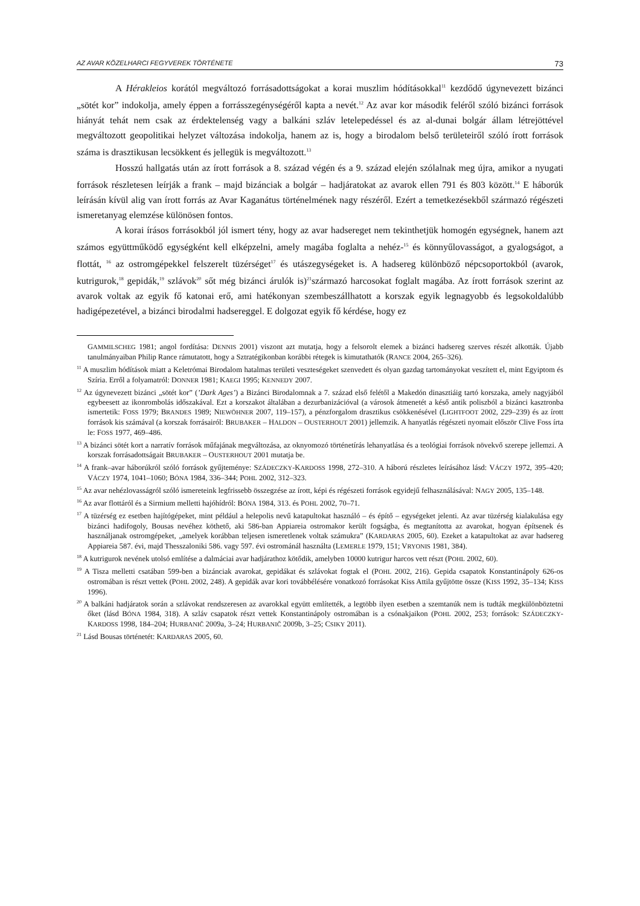AZ AVAR KÖZELHARCI FEGYVEREK TÖRTÉNETE 73
A Hérakleios korától megváltozó forrásadottságokat a korai muszlim hódításokkal<sup>11</sup> kezdődő úgynevezett bizánci „sötét kor” indokolja, amely éppen a forrásszegénységéről kapta a nevét.<sup>12</sup> Az avar kor második feléről szóló bizánci források hiányát tehát nem csak az érdektelenség vagy a balkáni szláv letelepedéssel és az al-dunai bolgár állam létrejöttével megváltozott geopolitikai helyzet változása indokolja, hanem az is, hogy a birodalom belső területeiről szóló írott források száma is drasztikusan lecsökkent és jellegük is megváltozott.<sup>13</sup>
Hosszú hallgatás után az írott források a 8. század végén és a 9. század elején szólalnak meg újra, amikor a nyugati források részletesen leírják a frank – majd bizánciak a bolgár – hadjáratokat az avarok ellen 791 és 803 között.<sup>14</sup> E háborúk leírásán kívül alig van írott forrás az Avar Kaganátus történelmének nagy részéről. Ezért a temetkezésekből származó régészeti ismeretanyag elemzése különösen fontos.
A korai írásos forrásokból jól ismert tény, hogy az avar hadsereget nem tekinthetjük homogén egységnek, hanem azt számos együttműködő egységként kell elképzelni, amely magába foglalta a nehéz-<sup>15</sup> és könnyűlovasságot, a gyalogságot, a flottát, <sup>16</sup> az ostromgépekkel felszerelt tüzérséget<sup>17</sup> és utászegységeket is. A hadsereg különböző népcsoportokból (avarok, kutrigurok,<sup>18</sup> gepidák,<sup>19</sup> szlávok<sup>20</sup> sőt még bizánci árulók is)<sup>21</sup>származó harcosokat foglalt magába. Az írott források szerint az avarok voltak az egyik fő katonai erő, ami hatékonyan szembeszállhatott a korszak egyik legnagyobb és legsokoldalúbb hadigépezetével, a bizánci birodalmi hadsereggel. E dolgozat egyik fő kérdése, hogy ez
GAMMILSCHEG 1981; angol fordítása: DENNIS 2001) viszont azt mutatja, hogy a felsorolt elemek a bizánci hadsereg szerves részét alkották. Újabb tanulmányaiban Philip Rance rámutatott, hogy a Sztratégikonban korábbi rétegek is kimutathatók (RANCE 2004, 265–326).
<sup>11</sup> A muszlim hódítások miatt a Keletrómai Birodalom hatalmas területi veszteségeket szenvedett és olyan gazdag tartományokat veszített el, mint Egyiptom és Szíria. Erről a folyamatról: DONNER 1981; KAEGI 1995; KENNEDY 2007.
<sup>12</sup> Az úgynevezett bizánci „sötét kor” (’Dark Ages’) a Bizánci Birodalomnak a 7. század első felétől a Makedón dinasztiáig tartó korszaka, amely nagyjából egybeesett az ikonrombolás időszakával. Ezt a korszakot általában a dezurbanizációval (a városok átmenetét a késő antik poliszból a bizánci kasztronba ismertetik: FOSS 1979; BRANDES 1989; NIEWÖHNER 2007, 119–157), a pénzforgalom drasztikus csökkenésével (LIGHTFOOT 2002, 229–239) és az írott források kis számával (a korszak forrásairól: BRUBAKER – HALDON – OUSTERHOUT 2001) jellemzik. A hanyatlás régészeti nyomait először Clive Foss írta le: FOSS 1977, 469–486.
<sup>13</sup> A bizánci sötét kort a narratív források műfajának megváltozása, az oknyomozó történetírás lehanyatlása és a teológiai források növekvő szerepe jellemzi. A korszak forrásadottságait BRUBAKER – OUSTERHOUT 2001 mutatja be.
<sup>14</sup> A frank–avar háborúkról szóló források gyűjteménye: SZÁDECZKY-KARDOSS 1998, 272–310. A háború részletes leírásához lásd: VÁCZY 1972, 395–420; VÁCZY 1974, 1041–1060; BÓNA 1984, 336–344; POHL 2002, 312–323.
<sup>15</sup> Az avar nehézlovasságról szóló ismereteink legfrissebb összegzése az írott, képi és régészeti források egyidejű felhasználásával: NAGY 2005, 135–148.
<sup>16</sup> Az avar flottáról és a Sirmium melletti hajóhídról: BÓNA 1984, 313. és POHL 2002, 70–71.
<sup>17</sup> A tüzérség ez esetben hajítógépeket, mint például a helepolis nevű katapultokat használó – és építő – egységeket jelenti. Az avar tüzérség kialakulása egy bizánci hadifogoly, Bousas nevéhez köthető, aki 586-ban Appiareia ostromakor került fogságba, és megtanította az avarokat, hogyan építsenek és használjanak ostromgépeket, „amelyek korábban teljesen ismeretlenek voltak számukra” (KARDARAS 2005, 60). Ezeket a katapultokat az avar hadsereg Appiareia 587. évi, majd Thesszaloniki 586. vagy 597. évi ostrománál használta (LEMERLE 1979, 151; VRYONIS 1981, 384).
<sup>18</sup> A kutrigurok nevének utolsó említése a dalmáciai avar hadjárathoz kötődik, amelyben 10000 kutrigur harcos vett részt (POHL 2002, 60).
<sup>19</sup> A Tisza melletti csatában 599-ben a bizánciak avarokat, gepidákat és szlávokat fogtak el (POHL 2002, 216). Gepida csapatok Konstantinápoly 626-os ostromában is részt vettek (POHL 2002, 248). A gepidák avar kori továbbélésére vonatkozó forrásokat Kiss Attila gyűjtötte össze (KISS 1992, 35–134; KISS 1996).
<sup>20</sup> A balkáni hadjáratok során a szlávokat rendszeresen az avarokkal együtt említették, a legtöbb ilyen esetben a szemtanúk nem is tudták megkülönböztetni őket (lásd BÓNA 1984, 318). A szláv csapatok részt vettek Konstantinápoly ostromában is a csónakjaikon (POHL 2002, 253; források: SZÁDECZKY-KARDOSS 1998, 184–204; HURBANIČ 2009a, 3–24; HURBANIČ 2009b, 3–25; CSIKY 2011).
<sup>21</sup> Lásd Bousas történetét: KARDARAS 2005, 60.